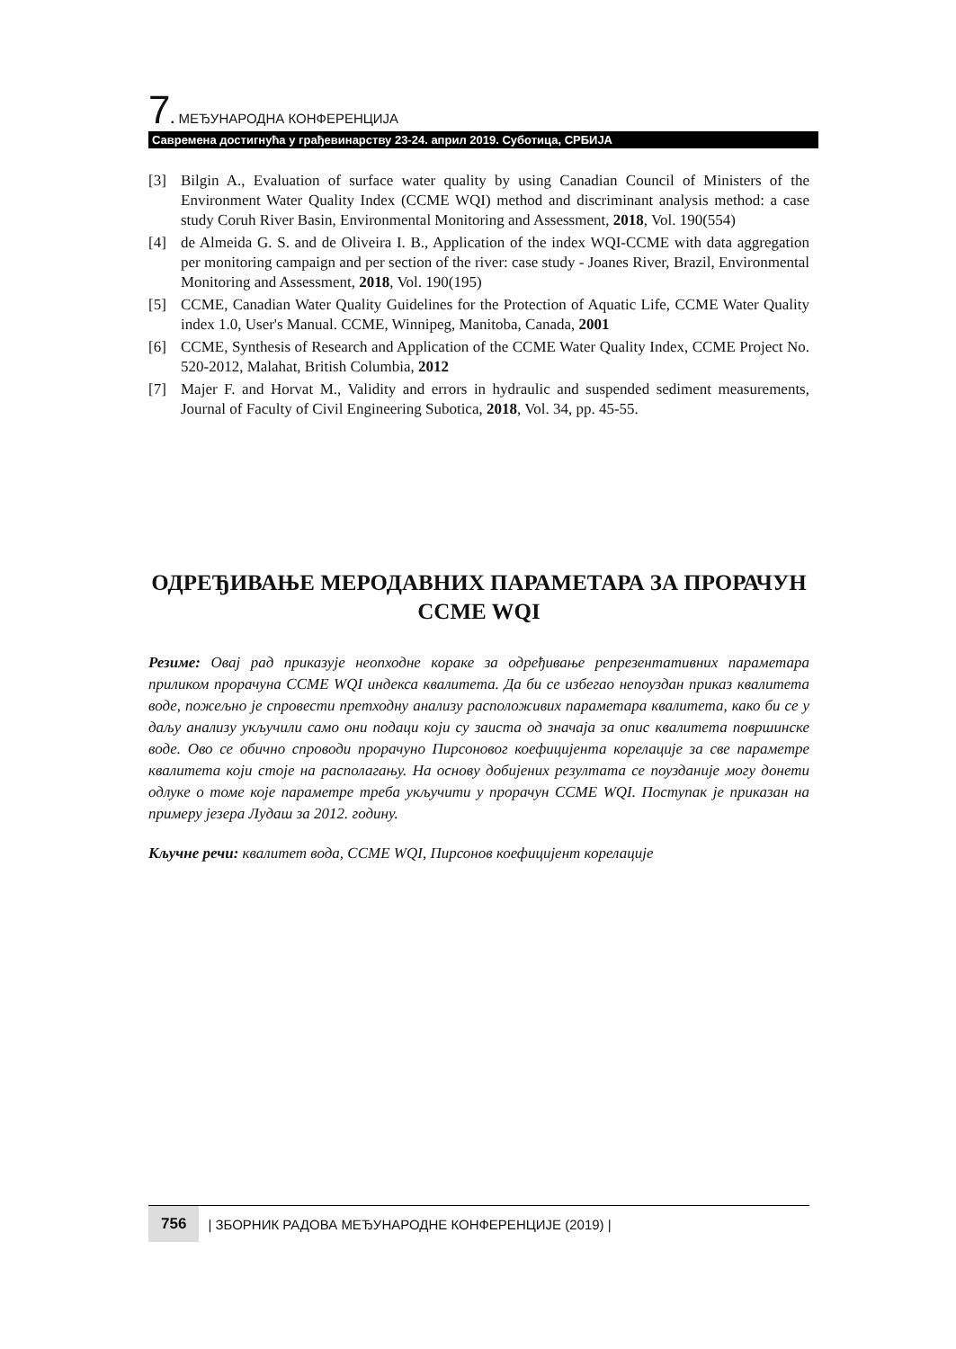7. МЕЂУНАРОДНА КОНФЕРЕНЦИЈА
Савремена достигнућа у грађевинарству 23-24. април 2019. Суботица, СРБИЈА
[3] Bilgin A., Evaluation of surface water quality by using Canadian Council of Ministers of the Environment Water Quality Index (CCME WQI) method and discriminant analysis method: a case study Coruh River Basin, Environmental Monitoring and Assessment, 2018, Vol. 190(554)
[4] de Almeida G. S. and de Oliveira I. B., Application of the index WQI-CCME with data aggregation per monitoring campaign and per section of the river: case study - Joanes River, Brazil, Environmental Monitoring and Assessment, 2018, Vol. 190(195)
[5] CCME, Canadian Water Quality Guidelines for the Protection of Aquatic Life, CCME Water Quality index 1.0, User's Manual. CCME, Winnipeg, Manitoba, Canada, 2001
[6] CCME, Synthesis of Research and Application of the CCME Water Quality Index, CCME Project No. 520-2012, Malahat, British Columbia, 2012
[7] Majer F. and Horvat M., Validity and errors in hydraulic and suspended sediment measurements, Journal of Faculty of Civil Engineering Subotica, 2018, Vol. 34, pp. 45-55.
ОДРЕЂИВАЊЕ МЕРОДАВНИХ ПАРАМЕТАРА ЗА ПРОРАЧУН CCME WQI
Резиме: Овај рад приказује неопходне кораке за одређивање репрезентативних параметара приликом прорачуна CCME WQI индекса квалитета. Да би се избегао непоуздан приказ квалитета воде, пожељно је спровести претходну анализу расположивих параметара квалитета, како би се у даљу анализу укључили само они подаци који су заиста од значаја за опис квалитета површинске воде. Ово се обично спроводи прорачуно Пирсоновог коефицијента корелације за све параметре квалитета који стоје на располагању. На основу добијених резултата се поузданије могу донети одлуке о томе које параметре треба укључити у прорачун CCME WQI. Поступак је приказан на примеру језера Лудаш за 2012. годину.
Кључне речи: квалитет вода, CCME WQI, Пирсонов коефицијент корелације
756 | ЗБОРНИК РАДОВА МЕЂУНАРОДНЕ КОНФЕРЕНЦИЈЕ (2019) |